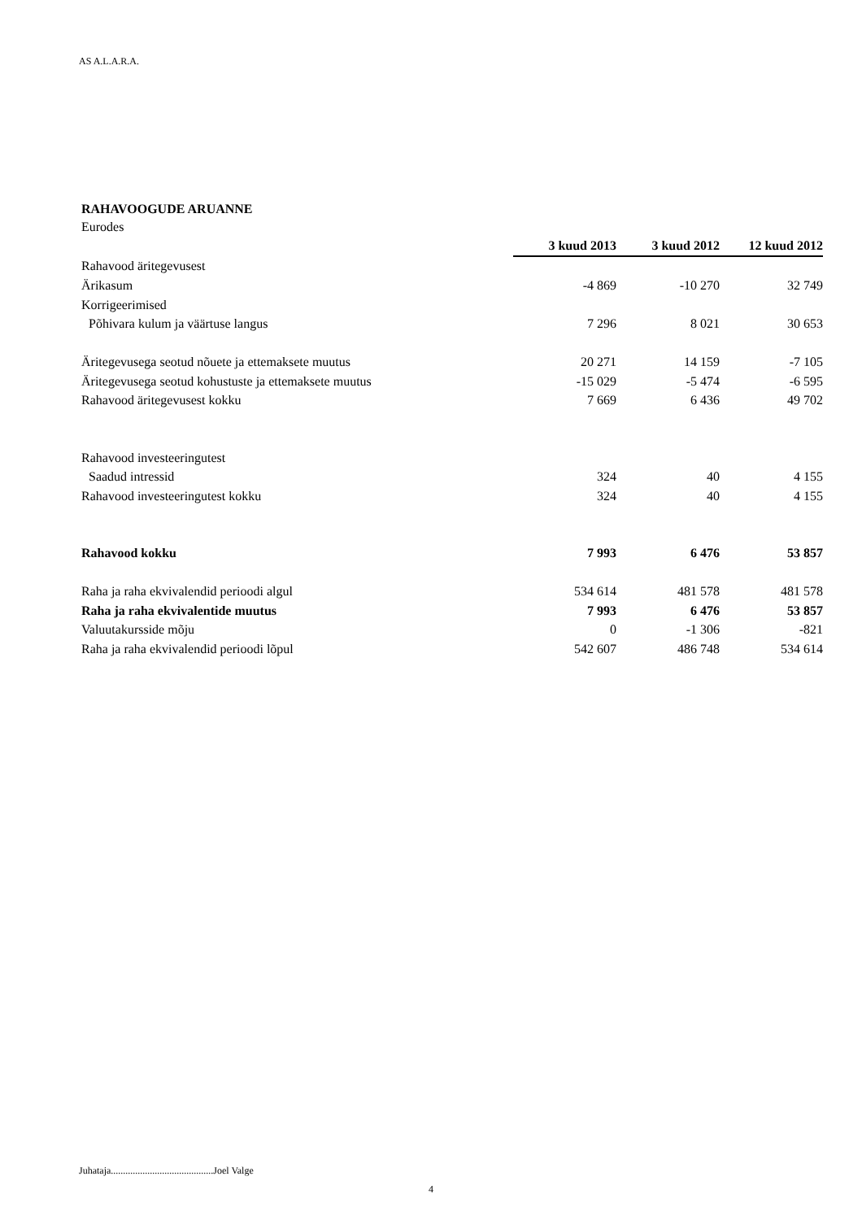AS A.L.A.R.A.
RAHAVOOGUDE ARUANNE
Eurodes
| | 3 kuud 2013 | 3 kuud 2012 | 12 kuud 2012 |
| Rahavood äritegevusest | | | |
| Ärikasum | -4 869 | -10 270 | 32 749 |
| Korrigeerimised | | | |
| Põhivara kulum ja väärtuse langus | 7 296 | 8 021 | 30 653 |
| Äritegevusega seotud nõuete ja ettemaksete muutus | 20 271 | 14 159 | -7 105 |
| Äritegevusega seotud kohustuste ja ettemaksete muutus | -15 029 | -5 474 | -6 595 |
| Rahavood äritegevusest kokku | 7 669 | 6 436 | 49 702 |
| Rahavood investeeringutest | | | |
| Saadud intressid | 324 | 40 | 4 155 |
| Rahavood investeeringutest kokku | 324 | 40 | 4 155 |
| Rahavood kokku | 7 993 | 6 476 | 53 857 |
| Raha ja raha ekvivalendid perioodi algul | 534 614 | 481 578 | 481 578 |
| Raha ja raha ekvivalentide muutus | 7 993 | 6 476 | 53 857 |
| Valuutakursside mõju | 0 | -1 306 | -821 |
| Raha ja raha ekvivalendid perioodi lõpul | 542 607 | 486 748 | 534 614 |
Juhataja..........................................Joel Valge
4